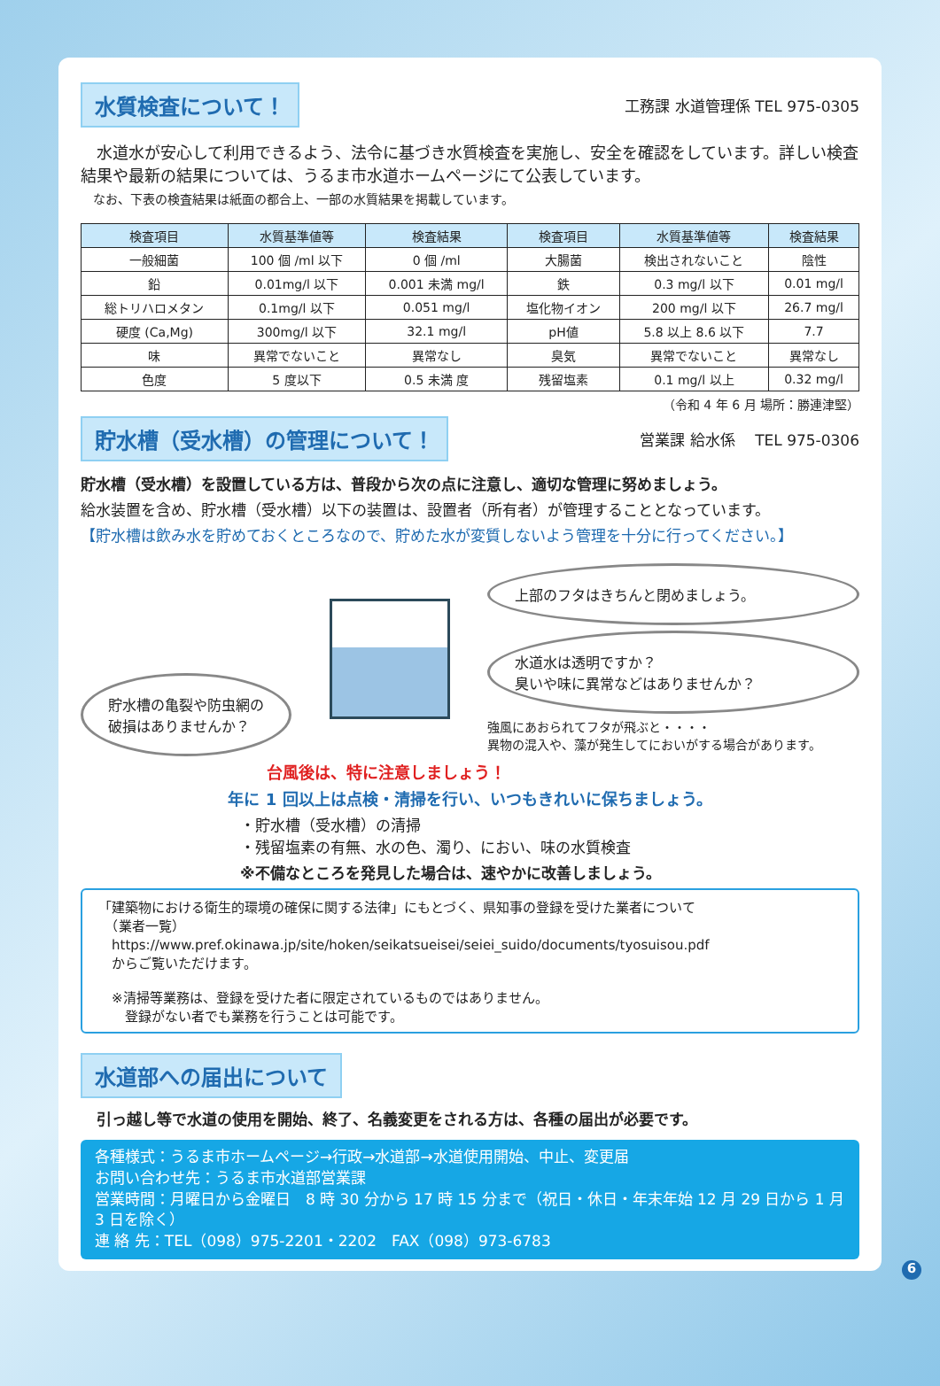水質検査について！ 工務課 水道管理係 TEL 975-0305
　水道水が安心して利用できるよう、法令に基づき水質検査を実施し、安全を確認をしています。詳しい検査結果や最新の結果については、うるま市水道ホームページにて公表しています。
　なお、下表の検査結果は紙面の都合上、一部の水質結果を掲載しています。
| 検査項目 | 水質基準値等 | 検査結果 | 検査項目 | 水質基準値等 | 検査結果 |
| --- | --- | --- | --- | --- | --- |
| 一般細菌 | 100 個 /ml 以下 | 0 個 /ml | 大腸菌 | 検出されないこと | 陰性 |
| 鉛 | 0.01mg/l 以下 | 0.001 未満 mg/l | 鉄 | 0.3 mg/l 以下 | 0.01 mg/l |
| 総トリハロメタン | 0.1mg/l 以下 | 0.051 mg/l | 塩化物イオン | 200 mg/l 以下 | 26.7 mg/l |
| 硬度 (Ca,Mg) | 300mg/l 以下 | 32.1 mg/l | pH値 | 5.8 以上 8.6 以下 | 7.7 |
| 味 | 異常でないこと | 異常なし | 臭気 | 異常でないこと | 異常なし |
| 色度 | 5 度以下 | 0.5 未満 度 | 残留塩素 | 0.1 mg/l 以上 | 0.32 mg/l |
（令和 4 年 6 月 場所：勝連津堅）
貯水槽（受水槽）の管理について！ 営業課 給水係　 TEL 975-0306
貯水槽（受水槽）を設置している方は、普段から次の点に注意し、適切な管理に努めましょう。
給水装置を含め、貯水槽（受水槽）以下の装置は、設置者（所有者）が管理することとなっています。
【貯水槽は飲み水を貯めておくところなので、貯めた水が変質しないよう管理を十分に行ってください。】
貯水槽の亀裂や防虫網の
破損はありませんか？
上部のフタはきちんと閉めましょう。
水道水は透明ですか？
臭いや味に異常などはありませんか？
強風にあおられてフタが飛ぶと・・・・
異物の混入や、藻が発生してにおいがする場合があります。
台風後は、特に注意しましょう！
年に 1 回以上は点検・清掃を行い、いつもきれいに保ちましょう。
・貯水槽（受水槽）の清掃
・残留塩素の有無、水の色、濁り、におい、味の水質検査
※不備なところを発見した場合は、速やかに改善しましょう。
「建築物における衛生的環境の確保に関する法律」にもとづく、県知事の登録を受けた業者について
　（業者一覧）
　https://www.pref.okinawa.jp/site/hoken/seikatsueisei/seiei_suido/documents/tyosuisou.pdf
　からご覧いただけます。
　※清掃等業務は、登録を受けた者に限定されているものではありません。
　　登録がない者でも業務を行うことは可能です。
水道部への届出について
引っ越し等で水道の使用を開始、終了、名義変更をされる方は、各種の届出が必要です。
各種様式：うるま市ホームページ→行政→水道部→水道使用開始、中止、変更届
お問い合わせ先：うるま市水道部営業課
営業時間：月曜日から金曜日　8 時 30 分から 17 時 15 分まで（祝日・休日・年末年始 12 月 29 日から 1 月 3 日を除く）
連 絡 先：TEL（098）975-2201・2202　FAX（098）973-6783
6